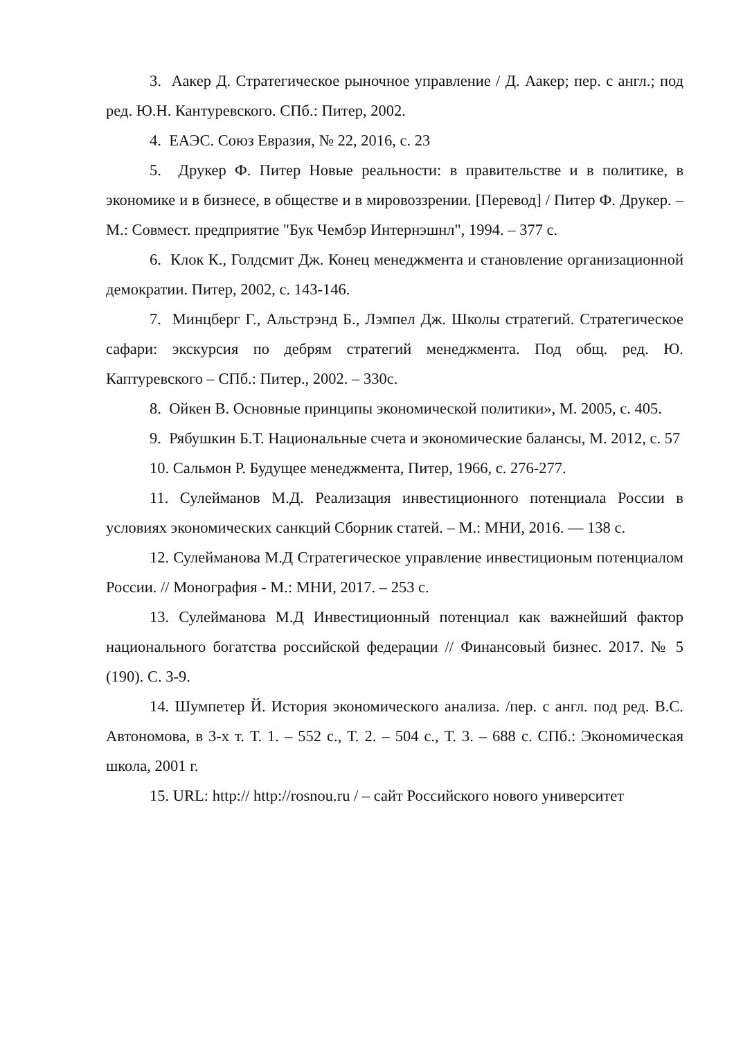3. Аакер Д. Стратегическое рыночное управление / Д. Аакер; пер. с англ.; под ред. Ю.Н. Кантуревского. СПб.: Питер, 2002.
4. ЕАЭС. Союз Евразия, № 22, 2016, с. 23
5. Друкер Ф. Питер Новые реальности: в правительстве и в политике, в экономике и в бизнесе, в обществе и в мировоззрении. [Перевод] / Питер Ф. Друкер. – М.: Совмест. предприятие "Бук Чембэр Интернэшнл", 1994. – 377 с.
6. Клок К., Голдсмит Дж. Конец менеджмента и становление организационной демократии. Питер, 2002, с. 143-146.
7. Минцберг Г., Альстрэнд Б., Лэмпел Дж. Школы стратегий. Стратегическое сафари: экскурсия по дебрям стратегий менеджмента. Под общ. ред. Ю. Каптуревского – СПб.: Питер., 2002. – 330с.
8. Ойкен В. Основные принципы экономической политики», М. 2005, с. 405.
9. Рябушкин Б.Т. Национальные счета и экономические балансы, М. 2012, с. 57
10. Сальмон Р. Будущее менеджмента, Питер, 1966, с. 276-277.
11. Сулейманов М.Д. Реализация инвестиционного потенциала России в условиях экономических санкций Сборник статей. – М.: МНИ, 2016. — 138 с.
12. Сулейманова М.Д Стратегическое управление инвестиционым потенциалом России. // Монография - М.: МНИ, 2017. – 253 с.
13. Сулейманова М.Д Инвестиционный потенциал как важнейший фактор национального богатства российской федерации // Финансовый бизнес. 2017. № 5 (190). С. 3-9.
14. Шумпетер Й. История экономического анализа. /пер. с англ. под ред. В.С. Автономова, в 3-х т. Т. 1. – 552 с., Т. 2. – 504 с., Т. 3. – 688 с. СПб.: Экономическая школа, 2001 г.
15. URL: http:// http://rosnou.ru / – сайт Российского нового университет